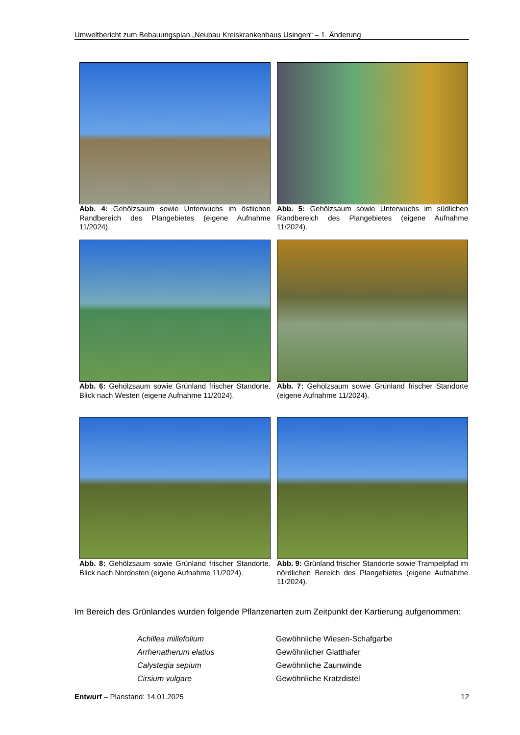Umweltbericht zum Bebauungsplan „Neubau Kreiskrankenhaus Usingen“ – 1. Änderung
Abb. 4: Gehölzsaum sowie Unterwuchs im östlichen Randbereich des Plangebietes (eigene Aufnahme 11/2024).
Abb. 5: Gehölzsaum sowie Unterwuchs im südlichen Randbereich des Plangebietes (eigene Aufnahme 11/2024).
Abb. 6: Gehölzsaum sowie Grünland frischer Standorte. Blick nach Westen (eigene Aufnahme 11/2024).
Abb. 7: Gehölzsaum sowie Grünland frischer Standorte (eigene Aufnahme 11/2024).
Abb. 8: Gehölzsaum sowie Grünland frischer Standorte. Blick nach Nordosten (eigene Aufnahme 11/2024).
Abb. 9: Grünland frischer Standorte sowie Trampelpfad im nördlichen Bereich des Plangebietes (eigene Aufnahme 11/2024).
Im Bereich des Grünlandes wurden folgende Pflanzenarten zum Zeitpunkt der Kartierung aufgenommen:
| Achillea millefolium | Gewöhnliche Wiesen-Schafgarbe |
| Arrhenatherum elatius | Gewöhnlicher Glatthafer |
| Calystegia sepium | Gewöhnliche Zaunwinde |
| Cirsium vulgare | Gewöhnliche Kratzdistel |
Entwurf – Planstand: 14.01.2025 12